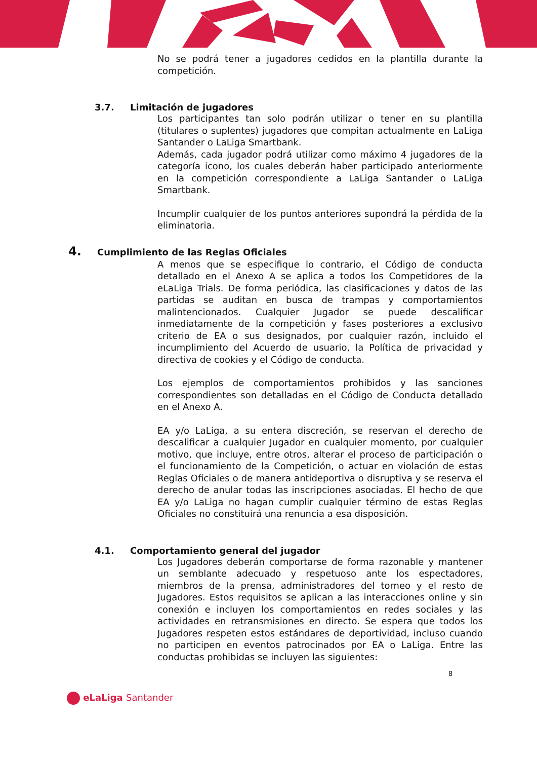No se podrá tener a jugadores cedidos en la plantilla durante la competición.
3.7. Limitación de jugadores
Los participantes tan solo podrán utilizar o tener en su plantilla (titulares o suplentes) jugadores que compitan actualmente en LaLiga Santander o LaLiga Smartbank.
Además, cada jugador podrá utilizar como máximo 4 jugadores de la categoría icono, los cuales deberán haber participado anteriormente en la competición correspondiente a LaLiga Santander o LaLiga Smartbank.
Incumplir cualquier de los puntos anteriores supondrá la pérdida de la eliminatoria.
4. Cumplimiento de las Reglas Oficiales
A menos que se especifique lo contrario, el Código de conducta detallado en el Anexo A se aplica a todos los Competidores de la eLaLiga Trials. De forma periódica, las clasificaciones y datos de las partidas se auditan en busca de trampas y comportamientos malintencionados. Cualquier Jugador se puede descalificar inmediatamente de la competición y fases posteriores a exclusivo criterio de EA o sus designados, por cualquier razón, incluido el incumplimiento del Acuerdo de usuario, la Política de privacidad y directiva de cookies y el Código de conducta.
Los ejemplos de comportamientos prohibidos y las sanciones correspondientes son detalladas en el Código de Conducta detallado en el Anexo A.
EA y/o LaLiga, a su entera discreción, se reservan el derecho de descalificar a cualquier Jugador en cualquier momento, por cualquier motivo, que incluye, entre otros, alterar el proceso de participación o el funcionamiento de la Competición, o actuar en violación de estas Reglas Oficiales o de manera antideportiva o disruptiva y se reserva el derecho de anular todas las inscripciones asociadas. El hecho de que EA y/o LaLiga no hagan cumplir cualquier término de estas Reglas Oficiales no constituirá una renuncia a esa disposición.
4.1. Comportamiento general del jugador
Los Jugadores deberán comportarse de forma razonable y mantener un semblante adecuado y respetuoso ante los espectadores, miembros de la prensa, administradores del torneo y el resto de Jugadores. Estos requisitos se aplican a las interacciones online y sin conexión e incluyen los comportamientos en redes sociales y las actividades en retransmisiones en directo. Se espera que todos los Jugadores respeten estos estándares de deportividad, incluso cuando no participen en eventos patrocinados por EA o LaLiga. Entre las conductas prohibidas se incluyen las siguientes:
8
eLaLiga Santander